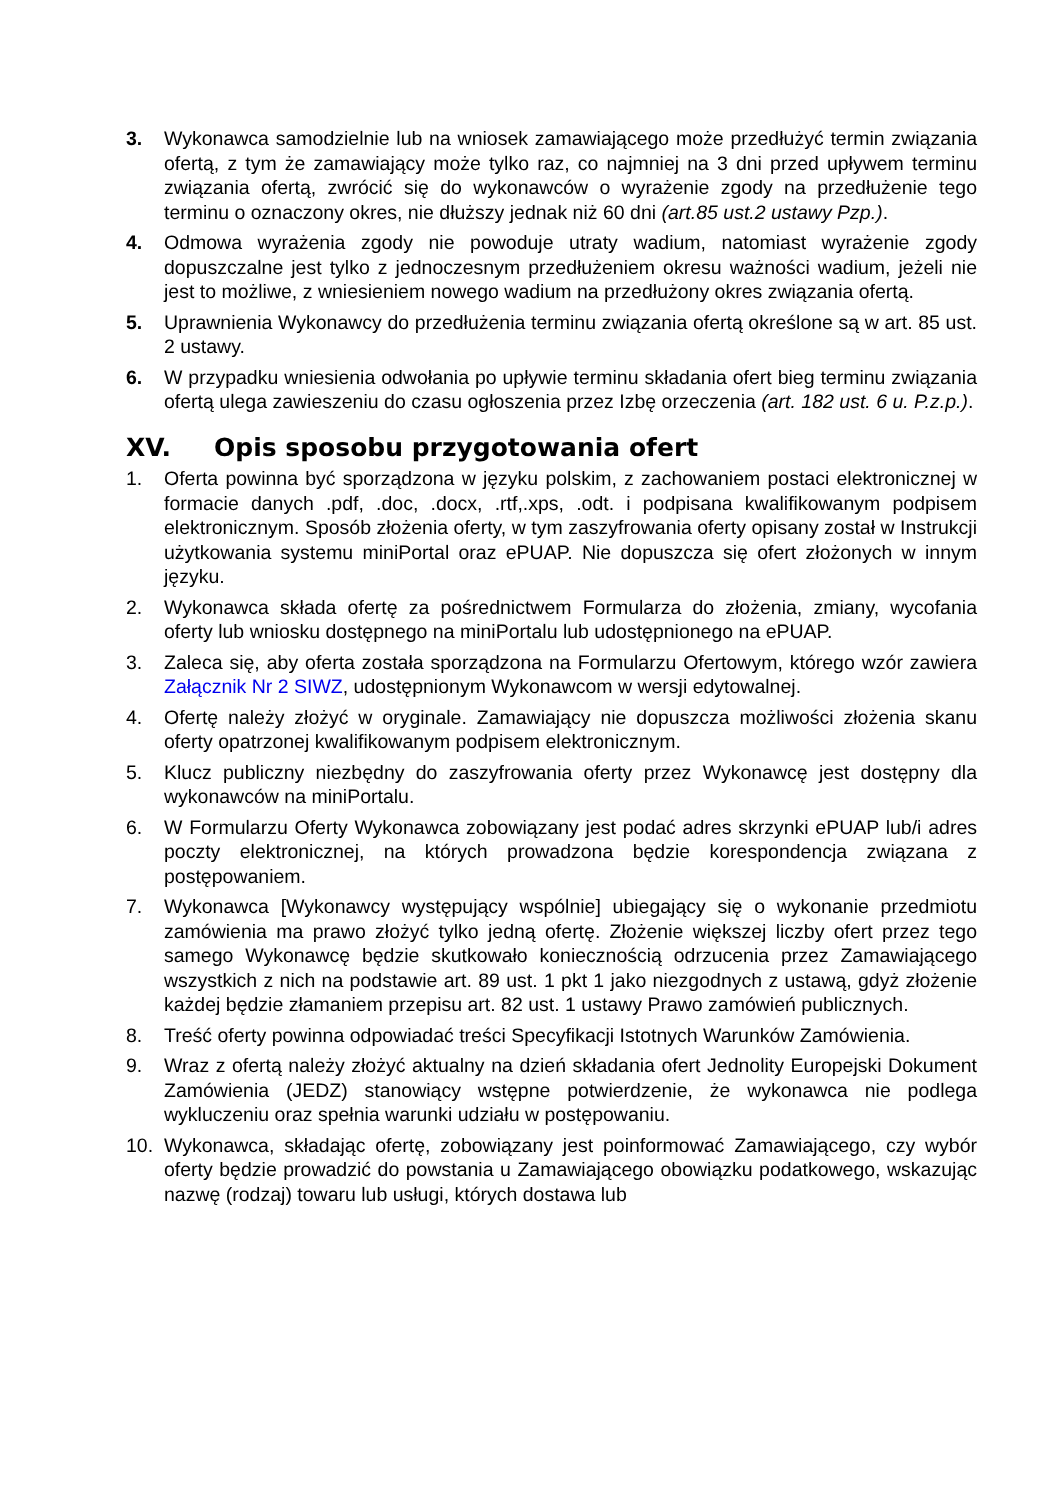3. Wykonawca samodzielnie lub na wniosek zamawiającego może przedłużyć termin związania ofertą, z tym że zamawiający może tylko raz, co najmniej na 3 dni przed upływem terminu związania ofertą, zwrócić się do wykonawców o wyrażenie zgody na przedłużenie tego terminu o oznaczony okres, nie dłuższy jednak niż 60 dni (art.85 ust.2 ustawy Pzp.).
4. Odmowa wyrażenia zgody nie powoduje utraty wadium, natomiast wyrażenie zgody dopuszczalne jest tylko z jednoczesnym przedłużeniem okresu ważności wadium, jeżeli nie jest to możliwe, z wniesieniem nowego wadium na przedłużony okres związania ofertą.
5. Uprawnienia Wykonawcy do przedłużenia terminu związania ofertą określone są w art. 85 ust. 2 ustawy.
6. W przypadku wniesienia odwołania po upływie terminu składania ofert bieg terminu związania ofertą ulega zawieszeniu do czasu ogłoszenia przez Izbę orzeczenia (art. 182 ust. 6 u. P.z.p.).
XV. Opis sposobu przygotowania ofert
1. Oferta powinna być sporządzona w języku polskim, z zachowaniem postaci elektronicznej w formacie danych .pdf, .doc, .docx, .rtf,.xps, .odt. i podpisana kwalifikowanym podpisem elektronicznym. Sposób złożenia oferty, w tym zaszyfrowania oferty opisany został w Instrukcji użytkowania systemu miniPortal oraz ePUAP. Nie dopuszcza się ofert złożonych w innym języku.
2. Wykonawca składa ofertę za pośrednictwem Formularza do złożenia, zmiany, wycofania oferty lub wniosku dostępnego na miniPortalu lub udostępnionego na ePUAP.
3. Zaleca się, aby oferta została sporządzona na Formularzu Ofertowym, którego wzór zawiera Załącznik Nr 2 SIWZ, udostępnionym Wykonawcom w wersji edytowalnej.
4. Ofertę należy złożyć w oryginale. Zamawiający nie dopuszcza możliwości złożenia skanu oferty opatrzonej kwalifikowanym podpisem elektronicznym.
5. Klucz publiczny niezbędny do zaszyfrowania oferty przez Wykonawcę jest dostępny dla wykonawców na miniPortalu.
6. W Formularzu Oferty Wykonawca zobowiązany jest podać adres skrzynki ePUAP lub/i adres poczty elektronicznej, na których prowadzona będzie korespondencja związana z postępowaniem.
7. Wykonawca [Wykonawcy występujący wspólnie] ubiegający się o wykonanie przedmiotu zamówienia ma prawo złożyć tylko jedną ofertę. Złożenie większej liczby ofert przez tego samego Wykonawcę będzie skutkowało koniecznością odrzucenia przez Zamawiającego wszystkich z nich na podstawie art. 89 ust. 1 pkt 1 jako niezgodnych z ustawą, gdyż złożenie każdej będzie złamaniem przepisu art. 82 ust. 1 ustawy Prawo zamówień publicznych.
8. Treść oferty powinna odpowiadać treści Specyfikacji Istotnych Warunków Zamówienia.
9. Wraz z ofertą należy złożyć aktualny na dzień składania ofert Jednolity Europejski Dokument Zamówienia (JEDZ) stanowiący wstępne potwierdzenie, że wykonawca nie podlega wykluczeniu oraz spełnia warunki udziału w postępowaniu.
10. Wykonawca, składając ofertę, zobowiązany jest poinformować Zamawiającego, czy wybór oferty będzie prowadzić do powstania u Zamawiającego obowiązku podatkowego, wskazując nazwę (rodzaj) towaru lub usługi, których dostawa lub